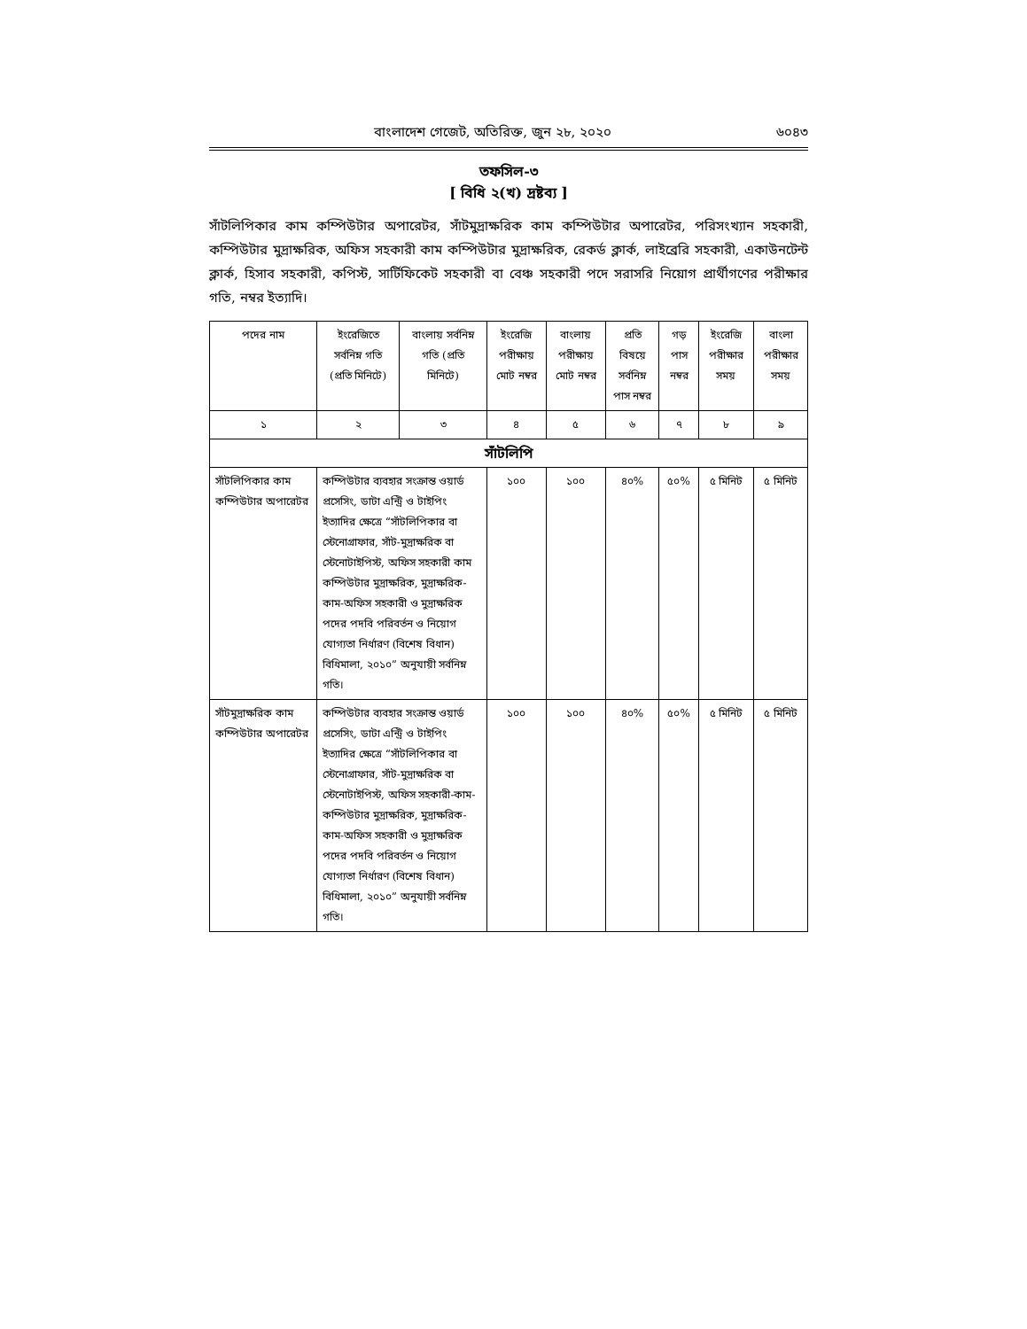বাংলাদেশ গেজেট, অতিরিক্ত, জুন ২৮, ২০২০ ৬০৪৩
তফসিল-৩
[ বিধি ২(খ) দ্রষ্টব্য ]
সাঁটলিপিকার কাম কম্পিউটার অপারেটর, সাঁটমুদ্রাক্ষরিক কাম কম্পিউটার অপারেটর, পরিসংখ্যান সহকারী, কম্পিউটার মুদ্রাক্ষরিক, অফিস সহকারী কাম কম্পিউটার মুদ্রাক্ষরিক, রেকর্ড ক্লার্ক, লাইব্রেরি সহকারী, একাউনটেন্ট ক্লার্ক, হিসাব সহকারী, কপিস্ট, সার্টিফিকেট সহকারী বা বেঞ্চ সহকারী পদে সরাসরি নিয়োগ প্রার্থীগণের পরীক্ষার গতি, নম্বর ইত্যাদি।
| পদের নাম | ইংরেজিতে সর্বনিম্ন গতি (প্রতি মিনিটে) | বাংলায় সর্বনিম্ন গতি (প্রতি মিনিটে) | ইংরেজি পরীক্ষায় মোট নম্বর | বাংলায় পরীক্ষায় মোট নম্বর | প্রতি বিষয়ে সর্বনিম্ন পাস নম্বর | গড় পাস নম্বর | ইংরেজি পরীক্ষার সময় | বাংলা পরীক্ষার সময় |
| --- | --- | --- | --- | --- | --- | --- | --- | --- |
| ১ | ২ | ৩ | ৪ | ৫ | ৬ | ৭ | ৮ | ৯ |
| সাঁটলিপি | | | | | | | | |
| সাঁটলিপিকার কাম কম্পিউটার অপারেটর | কম্পিউটার ব্যবহার সংক্রান্ত ওয়ার্ড প্রসেসিং, ডাটা এন্ট্রি ও টাইপিং ইত্যাদির ক্ষেত্রে “সাঁটলিপিকার বা স্টেনোগ্রাফার, সাঁট-মুদ্রাক্ষরিক বা স্টেনোটাইপিস্ট, অফিস সহকারী কাম কম্পিউটার মুদ্রাক্ষরিক, মুদ্রাক্ষরিক-কাম-অফিস সহকারী ও মুদ্রাক্ষরিক পদের পদবি পরিবর্তন ও নিয়োগ যোগ্যতা নির্ধারণ (বিশেষ বিধান) বিধিমালা, ২০১০” অনুযায়ী সর্বনিম্ন গতি। | | ১০০ | ১০০ | ৪০% | ৫০% | ৫ মিনিট | ৫ মিনিট |
| সাঁটমুদ্রাক্ষরিক কাম কম্পিউটার অপারেটর | কম্পিউটার ব্যবহার সংক্রান্ত ওয়ার্ড প্রসেসিং, ডাটা এন্ট্রি ও টাইপিং ইত্যাদির ক্ষেত্রে “সাঁটলিপিকার বা স্টেনোগ্রাফার, সাঁট-মুদ্রাক্ষরিক বা স্টেনোটাইপিস্ট, অফিস সহকারী-কাম-কম্পিউটার মুদ্রাক্ষরিক, মুদ্রাক্ষরিক-কাম-অফিস সহকারী ও মুদ্রাক্ষরিক পদের পদবি পরিবর্তন ও নিয়োগ যোগ্যতা নির্ধারণ (বিশেষ বিধান) বিধিমালা, ২০১০” অনুযায়ী সর্বনিম্ন গতি। | | ১০০ | ১০০ | ৪০% | ৫০% | ৫ মিনিট | ৫ মিনিট |